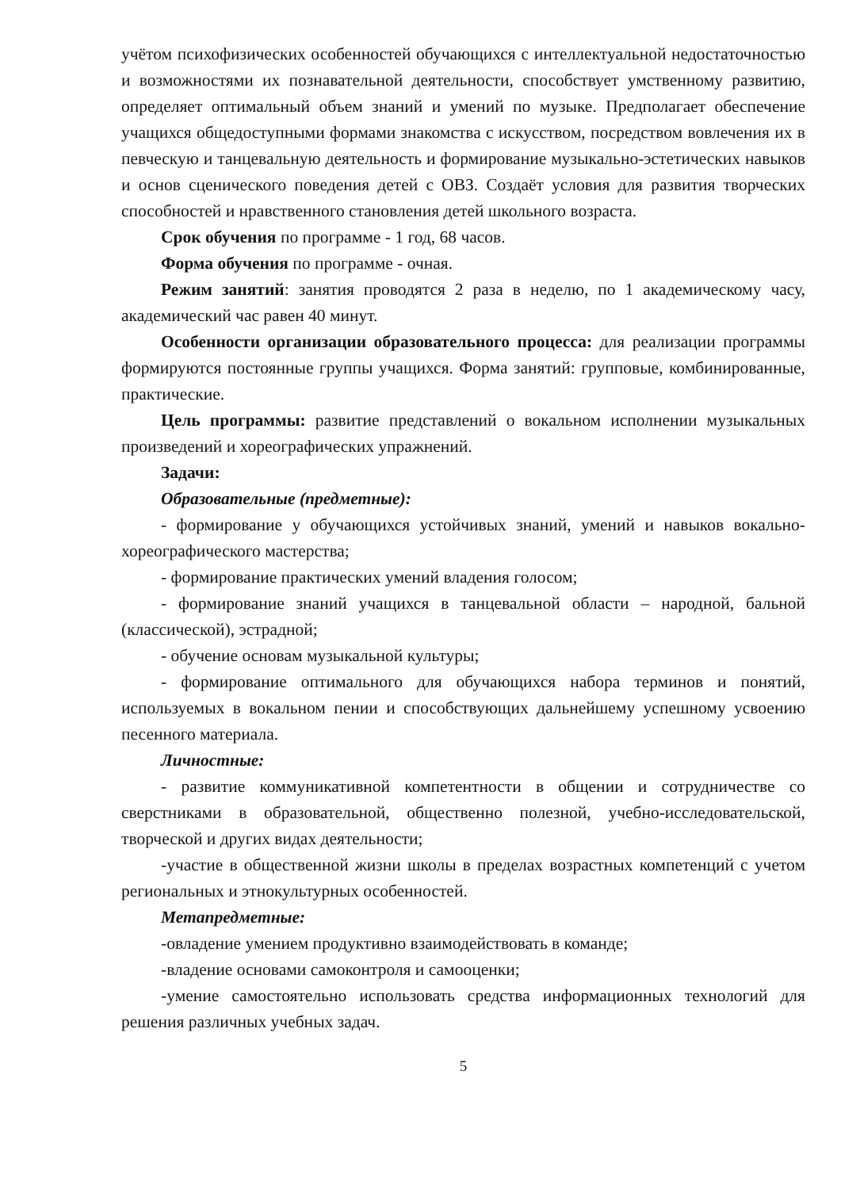учётом психофизических особенностей обучающихся с интеллектуальной недостаточностью и возможностями их познавательной деятельности, способствует умственному развитию, определяет оптимальный объем знаний и умений по музыке. Предполагает обеспечение учащихся общедоступными формами знакомства с искусством, посредством вовлечения их в певческую и танцевальную деятельность и формирование музыкально-эстетических навыков и основ сценического поведения детей с ОВЗ. Создаёт условия для развития творческих способностей и нравственного становления детей школьного возраста.
Срок обучения по программе - 1 год, 68 часов.
Форма обучения по программе - очная.
Режим занятий: занятия проводятся 2 раза в неделю, по 1 академическому часу, академический час равен 40 минут.
Особенности организации образовательного процесса: для реализации программы формируются постоянные группы учащихся. Форма занятий: групповые, комбинированные, практические.
Цель программы: развитие представлений о вокальном исполнении музыкальных произведений и хореографических упражнений.
Задачи:
Образовательные (предметные):
- формирование у обучающихся устойчивых знаний, умений и навыков вокально- хореографического мастерства;
- формирование практических умений владения голосом;
- формирование знаний учащихся в танцевальной области – народной, бальной (классической), эстрадной;
- обучение основам музыкальной культуры;
- формирование оптимального для обучающихся набора терминов и понятий, используемых в вокальном пении и способствующих дальнейшему успешному усвоению песенного материала.
Личностные:
- развитие коммуникативной компетентности в общении и сотрудничестве со сверстниками в образовательной, общественно полезной, учебно-исследовательской, творческой и других видах деятельности;
-участие в общественной жизни школы в пределах возрастных компетенций с учетом региональных и этнокультурных особенностей.
Метапредметные:
-овладение умением продуктивно взаимодействовать в команде;
-владение основами самоконтроля и самооценки;
-умение самостоятельно использовать средства информационных технологий для решения различных учебных задач.
5